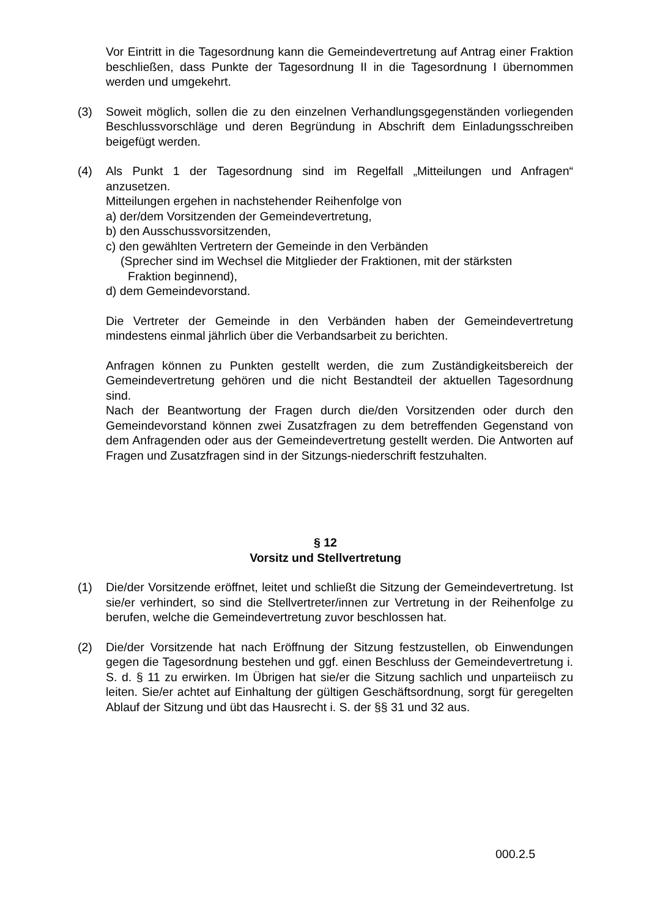Vor Eintritt in die Tagesordnung kann die Gemeindevertretung auf Antrag einer Fraktion beschließen, dass Punkte der Tagesordnung II in die Tagesordnung I übernommen werden und umgekehrt.
(3) Soweit möglich, sollen die zu den einzelnen Verhandlungsgegenständen vorliegenden Beschlussvorschläge und deren Begründung in Abschrift dem Einladungsschreiben beigefügt werden.
(4) Als Punkt 1 der Tagesordnung sind im Regelfall „Mitteilungen und Anfragen“ anzusetzen.
Mitteilungen ergehen in nachstehender Reihenfolge von
a) der/dem Vorsitzenden der Gemeindevertretung,
b) den Ausschussvorsitzenden,
c) den gewählten Vertretern der Gemeinde in den Verbänden
(Sprecher sind im Wechsel die Mitglieder der Fraktionen, mit der stärksten
Fraktion beginnend),
d) dem Gemeindevorstand.
Die Vertreter der Gemeinde in den Verbänden haben der Gemeindevertretung mindestens einmal jährlich über die Verbandsarbeit zu berichten.
Anfragen können zu Punkten gestellt werden, die zum Zuständigkeitsbereich der Gemeindevertretung gehören und die nicht Bestandteil der aktuellen Tagesordnung sind.
Nach der Beantwortung der Fragen durch die/den Vorsitzenden oder durch den Gemeindevorstand können zwei Zusatzfragen zu dem betreffenden Gegenstand von dem Anfragenden oder aus der Gemeindevertretung gestellt werden. Die Antworten auf Fragen und Zusatzfragen sind in der Sitzungs-niederschrift festzuhalten.
§ 12
Vorsitz und Stellvertretung
(1) Die/der Vorsitzende eröffnet, leitet und schließt die Sitzung der Gemeindevertretung. Ist sie/er verhindert, so sind die Stellvertreter/innen zur Vertretung in der Reihenfolge zu berufen, welche die Gemeindevertretung zuvor beschlossen hat.
(2) Die/der Vorsitzende hat nach Eröffnung der Sitzung festzustellen, ob Einwendungen gegen die Tagesordnung bestehen und ggf. einen Beschluss der Gemeindevertretung i. S. d. § 11 zu erwirken. Im Übrigen hat sie/er die Sitzung sachlich und unparteiisch zu leiten. Sie/er achtet auf Einhaltung der gültigen Geschäftsordnung, sorgt für geregelten Ablauf der Sitzung und übt das Hausrecht i. S. der §§ 31 und 32 aus.
000.2.5